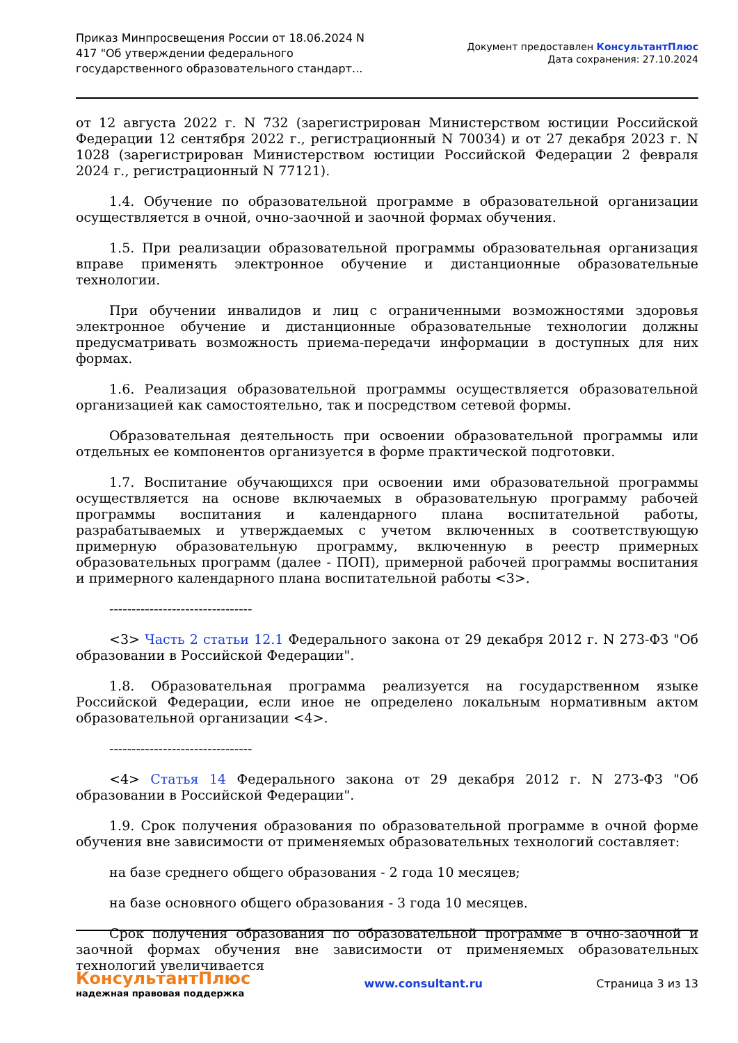Приказ Минпросвещения России от 18.06.2024 N 417 "Об утверждении федерального государственного образовательного стандарт...
Документ предоставлен КонсультантПлюс
Дата сохранения: 27.10.2024
от 12 августа 2022 г. N 732 (зарегистрирован Министерством юстиции Российской Федерации 12 сентября 2022 г., регистрационный N 70034) и от 27 декабря 2023 г. N 1028 (зарегистрирован Министерством юстиции Российской Федерации 2 февраля 2024 г., регистрационный N 77121).
1.4. Обучение по образовательной программе в образовательной организации осуществляется в очной, очно-заочной и заочной формах обучения.
1.5. При реализации образовательной программы образовательная организация вправе применять электронное обучение и дистанционные образовательные технологии.
При обучении инвалидов и лиц с ограниченными возможностями здоровья электронное обучение и дистанционные образовательные технологии должны предусматривать возможность приема-передачи информации в доступных для них формах.
1.6. Реализация образовательной программы осуществляется образовательной организацией как самостоятельно, так и посредством сетевой формы.
Образовательная деятельность при освоении образовательной программы или отдельных ее компонентов организуется в форме практической подготовки.
1.7. Воспитание обучающихся при освоении ими образовательной программы осуществляется на основе включаемых в образовательную программу рабочей программы воспитания и календарного плана воспитательной работы, разрабатываемых и утверждаемых с учетом включенных в соответствующую примерную образовательную программу, включенную в реестр примерных образовательных программ (далее - ПОП), примерной рабочей программы воспитания и примерного календарного плана воспитательной работы <3>.
--------------------------------
<3> Часть 2 статьи 12.1 Федерального закона от 29 декабря 2012 г. N 273-ФЗ "Об образовании в Российской Федерации".
1.8. Образовательная программа реализуется на государственном языке Российской Федерации, если иное не определено локальным нормативным актом образовательной организации <4>.
--------------------------------
<4> Статья 14 Федерального закона от 29 декабря 2012 г. N 273-ФЗ "Об образовании в Российской Федерации".
1.9. Срок получения образования по образовательной программе в очной форме обучения вне зависимости от применяемых образовательных технологий составляет:
на базе среднего общего образования - 2 года 10 месяцев;
на базе основного общего образования - 3 года 10 месяцев.
Срок получения образования по образовательной программе в очно-заочной и заочной формах обучения вне зависимости от применяемых образовательных технологий увеличивается
КонсультантПлюс
надежная правовая поддержка
www.consultant.ru Страница 3 из 13